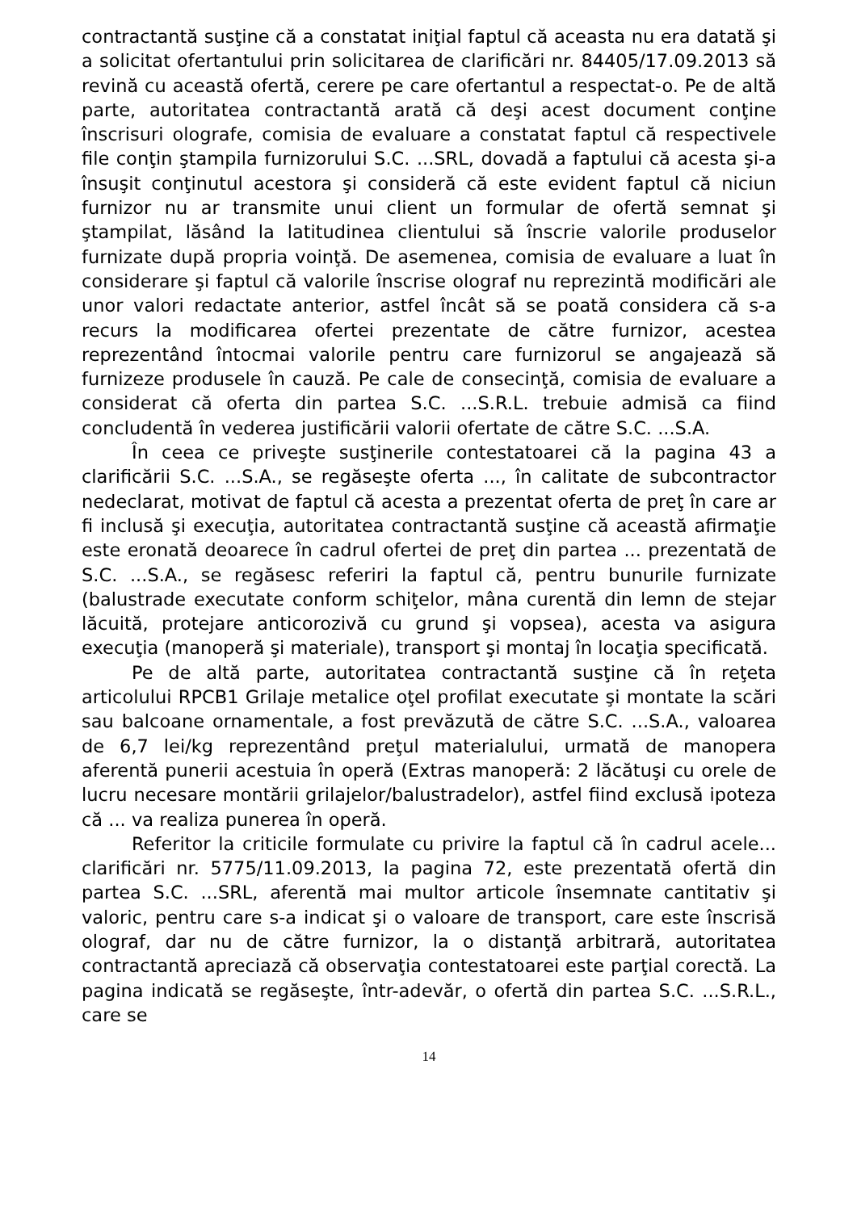contractantă susţine că a constatat iniţial faptul că aceasta nu era datată şi a solicitat ofertantului prin solicitarea de clarificări nr. 84405/17.09.2013 să revină cu această ofertă, cerere pe care ofertantul a respectat-o. Pe de altă parte, autoritatea contractantă arată că deşi acest document conţine înscrisuri olografe, comisia de evaluare a constatat faptul că respectivele file conţin ştampila furnizorului S.C. ...SRL, dovadă a faptului că acesta şi-a însuşit conţinutul acestora şi consideră că este evident faptul că niciun furnizor nu ar transmite unui client un formular de ofertă semnat şi ştampilat, lăsând la latitudinea clientului să înscrie valorile produselor furnizate după propria voinţă. De asemenea, comisia de evaluare a luat în considerare şi faptul că valorile înscrise olograf nu reprezintă modificări ale unor valori redactate anterior, astfel încât să se poată considera că s-a recurs la modificarea ofertei prezentate de către furnizor, acestea reprezentând întocmai valorile pentru care furnizorul se angajează să furnizeze produsele în cauză. Pe cale de consecinţă, comisia de evaluare a considerat că oferta din partea S.C. ...S.R.L. trebuie admisă ca fiind concludentă în vederea justificării valorii ofertate de către S.C. ...S.A.
În ceea ce priveşte susţinerile contestatoarei că la pagina 43 a clarificării S.C. ...S.A., se regăseşte oferta ..., în calitate de subcontractor nedeclarat, motivat de faptul că acesta a prezentat oferta de preţ în care ar fi inclusă şi execuţia, autoritatea contractantă susţine că această afirmaţie este eronată deoarece în cadrul ofertei de preţ din partea ... prezentată de S.C. ...S.A., se regăsesc referiri la faptul că, pentru bunurile furnizate (balustrade executate conform schiţelor, mâna curentă din lemn de stejar lăcuită, protejare anticorozivă cu grund şi vopsea), acesta va asigura execuţia (manoperă şi materiale), transport şi montaj în locaţia specificată.
Pe de altă parte, autoritatea contractantă susţine că în reţeta articolului RPCB1 Grilaje metalice oţel profilat executate şi montate la scări sau balcoane ornamentale, a fost prevăzută de către S.C. ...S.A., valoarea de 6,7 lei/kg reprezentând preţul materialului, urmată de manopera aferentă punerii acestuia în operă (Extras manoperă: 2 lăcătuşi cu orele de lucru necesare montării grilajelor/balustradelor), astfel fiind exclusă ipoteza că ... va realiza punerea în operă.
Referitor la criticile formulate cu privire la faptul că în cadrul acele... clarificări nr. 5775/11.09.2013, la pagina 72, este prezentată ofertă din partea S.C. ...SRL, aferentă mai multor articole însemnate cantitativ şi valoric, pentru care s-a indicat şi o valoare de transport, care este înscrisă olograf, dar nu de către furnizor, la o distanţă arbitrară, autoritatea contractantă apreciază că observaţia contestatoarei este parţial corectă. La pagina indicată se regăseşte, într-adevăr, o ofertă din partea S.C. ...S.R.L., care se
14